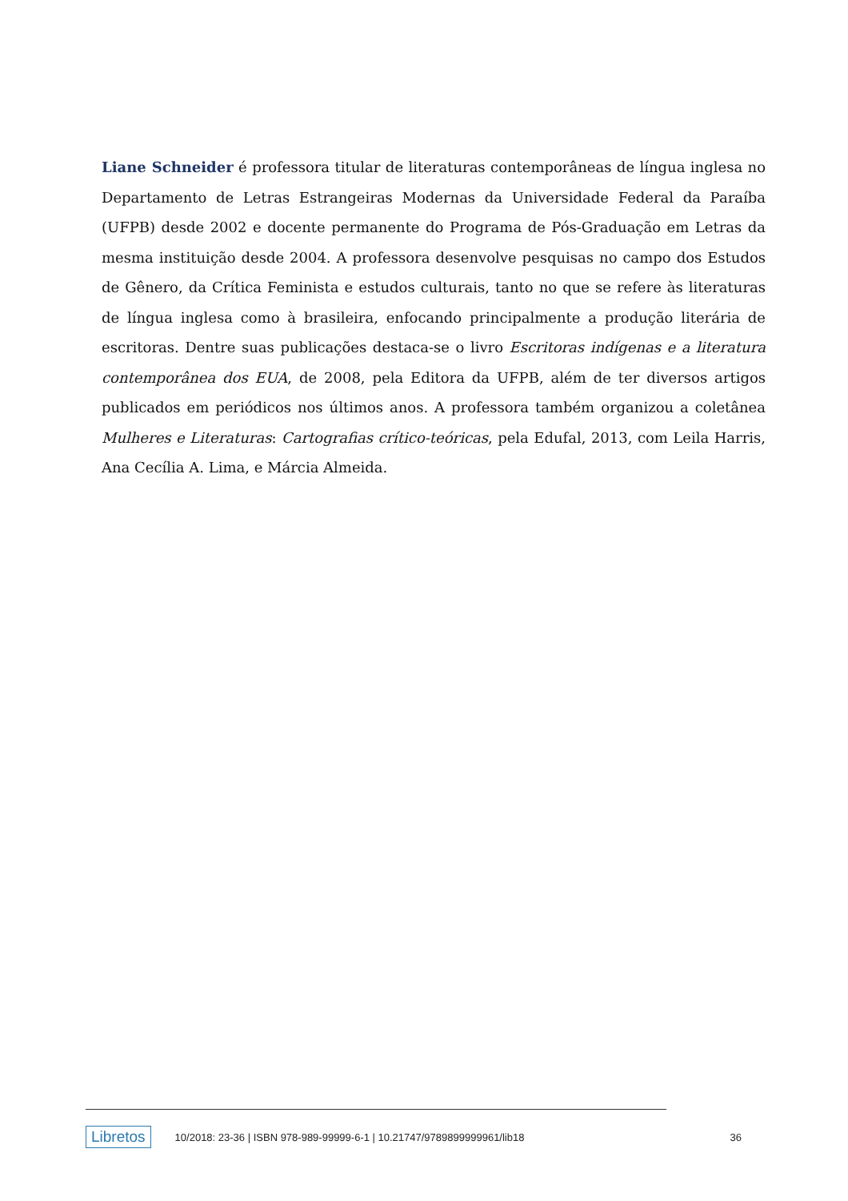Liane Schneider é professora titular de literaturas contemporâneas de língua inglesa no Departamento de Letras Estrangeiras Modernas da Universidade Federal da Paraíba (UFPB) desde 2002 e docente permanente do Programa de Pós-Graduação em Letras da mesma instituição desde 2004. A professora desenvolve pesquisas no campo dos Estudos de Gênero, da Crítica Feminista e estudos culturais, tanto no que se refere às literaturas de língua inglesa como à brasileira, enfocando principalmente a produção literária de escritoras. Dentre suas publicações destaca-se o livro Escritoras indígenas e a literatura contemporânea dos EUA, de 2008, pela Editora da UFPB, além de ter diversos artigos publicados em periódicos nos últimos anos. A professora também organizou a coletânea Mulheres e Literaturas: Cartografias crítico-teóricas, pela Edufal, 2013, com Leila Harris, Ana Cecília A. Lima, e Márcia Almeida.
Libretos 10/2018: 23-36 | ISBN 978-989-99999-6-1 | 10.21747/9789899999961/lib18 36